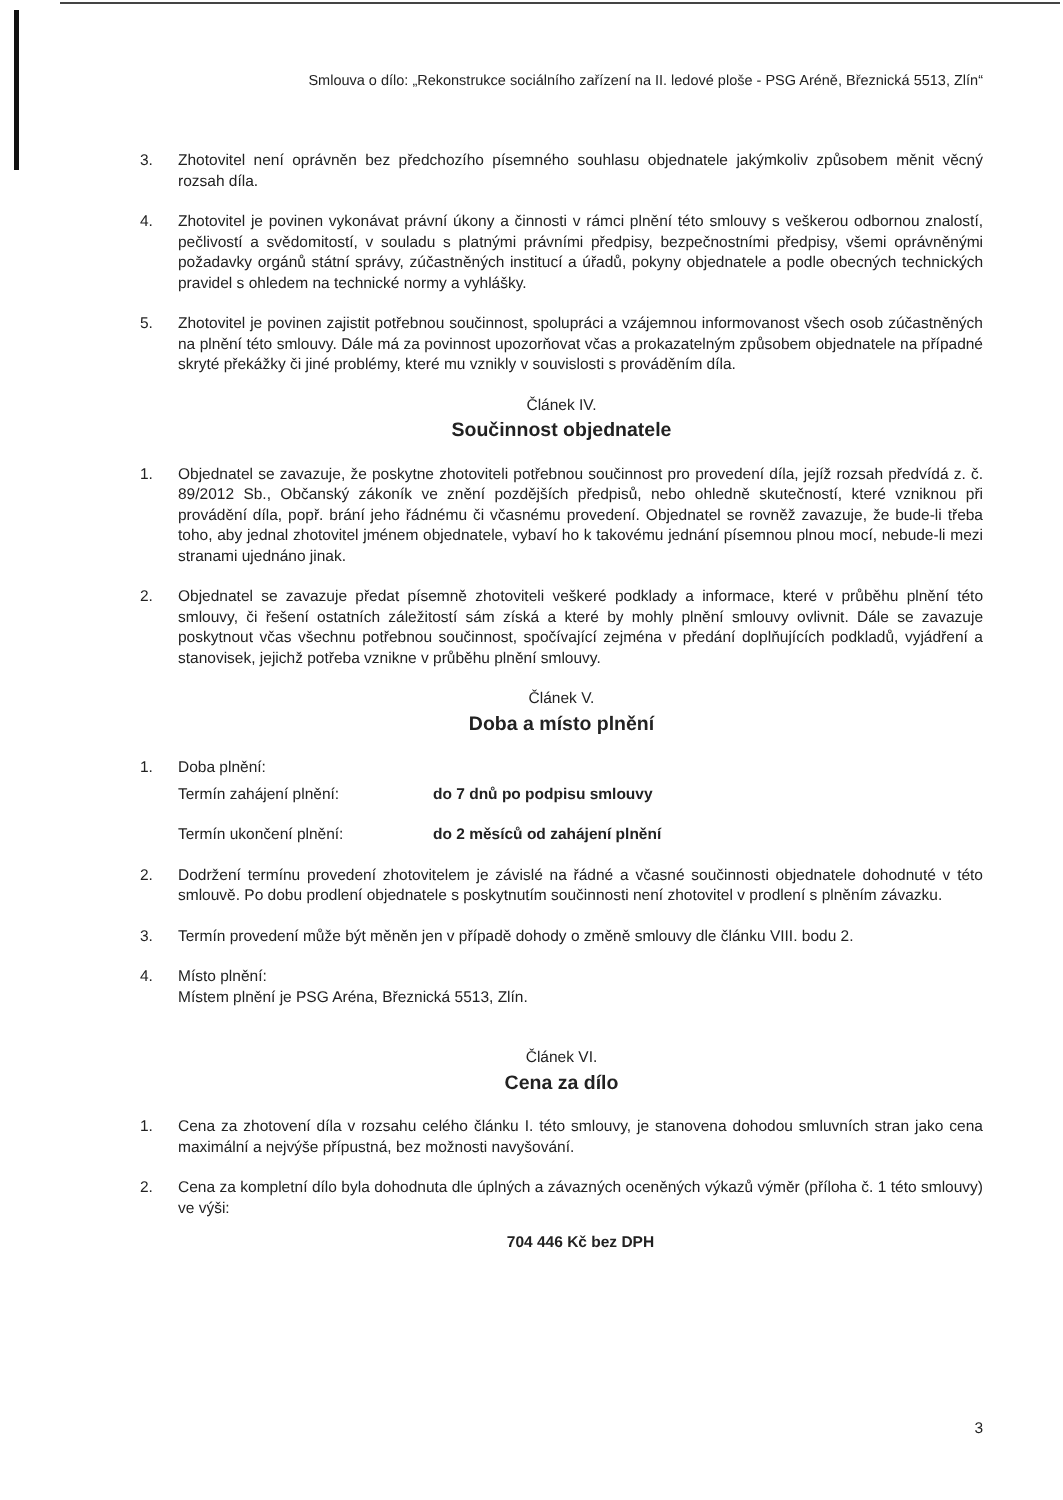Smlouva o dílo: „Rekonstrukce sociálního zařízení na II. ledové ploše - PSG Aréně, Březnická 5513, Zlín“
3. Zhotovitel není oprávněn bez předchozího písemného souhlasu objednatele jakýmkoliv způsobem měnit věcný rozsah díla.
4. Zhotovitel je povinen vykonávat právní úkony a činnosti v rámci plnění této smlouvy s veškerou odbornou znalostí, pečlivostí a svědomitostí, v souladu s platnými právními předpisy, bezpečnostními předpisy, všemi oprávněnými požadavky orgánů státní správy, zúčastněných institucí a úřadů, pokyny objednatele a podle obecných technických pravidel s ohledem na technické normy a vyhlášky.
5. Zhotovitel je povinen zajistit potřebnou součinnost, spolupráci a vzájemnou informovanost všech osob zúčastněných na plnění této smlouvy. Dále má za povinnost upozorňovat včas a prokazatelným způsobem objednatele na případné skryté překážky či jiné problémy, které mu vznikly v souvislosti s prováděním díla.
Článek IV.
Součinnost objednatele
1. Objednatel se zavazuje, že poskytne zhotoviteli potřebnou součinnost pro provedení díla, jejíž rozsah předvídá z. č. 89/2012 Sb., Občanský zákoník ve znění pozdějších předpisů, nebo ohledně skutečností, které vzniknou při provádění díla, popř. brání jeho řádnému či včasnému provedení. Objednatel se rovněž zavazuje, že bude-li třeba toho, aby jednal zhotovitel jménem objednatele, vybaví ho k takovému jednání písemnou plnou mocí, nebude-li mezi stranami ujednáno jinak.
2. Objednatel se zavazuje předat písemně zhotoviteli veškeré podklady a informace, které v průběhu plnění této smlouvy, či řešení ostatních záležitostí sám získá a které by mohly plnění smlouvy ovlivnit. Dále se zavazuje poskytnout včas všechnu potřebnou součinnost, spočívající zejména v předání doplňujících podkladů, vyjádření a stanovisek, jejichž potřeba vznikne v průběhu plnění smlouvy.
Článek V.
Doba a místo plnění
1. Doba plnění:
Termín zahájení plnění: do 7 dnů po podpisu smlouvy
Termín ukončení plnění: do 2 měsíců od zahájení plnění
2. Dodržení termínu provedení zhotovitelem je závislé na řádné a včasné součinnosti objednatele dohodnuté v této smlouvě. Po dobu prodlení objednatele s poskytnutím součinnosti není zhotovitel v prodlení s plněním závazku.
3. Termín provedení může být měněn jen v případě dohody o změně smlouvy dle článku VIII. bodu 2.
4. Místo plnění:
Místem plnění je PSG Aréna, Březnická 5513, Zlín.
Článek VI.
Cena za dílo
1. Cena za zhotovení díla v rozsahu celého článku I. této smlouvy, je stanovena dohodou smluvních stran jako cena maximální a nejvýše přípustná, bez možnosti navyšování.
2. Cena za kompletní dílo byla dohodnuta dle úplných a závazných oceněných výkazů výměr (příloha č. 1 této smlouvy) ve výši:
704 446 Kč bez DPH
3